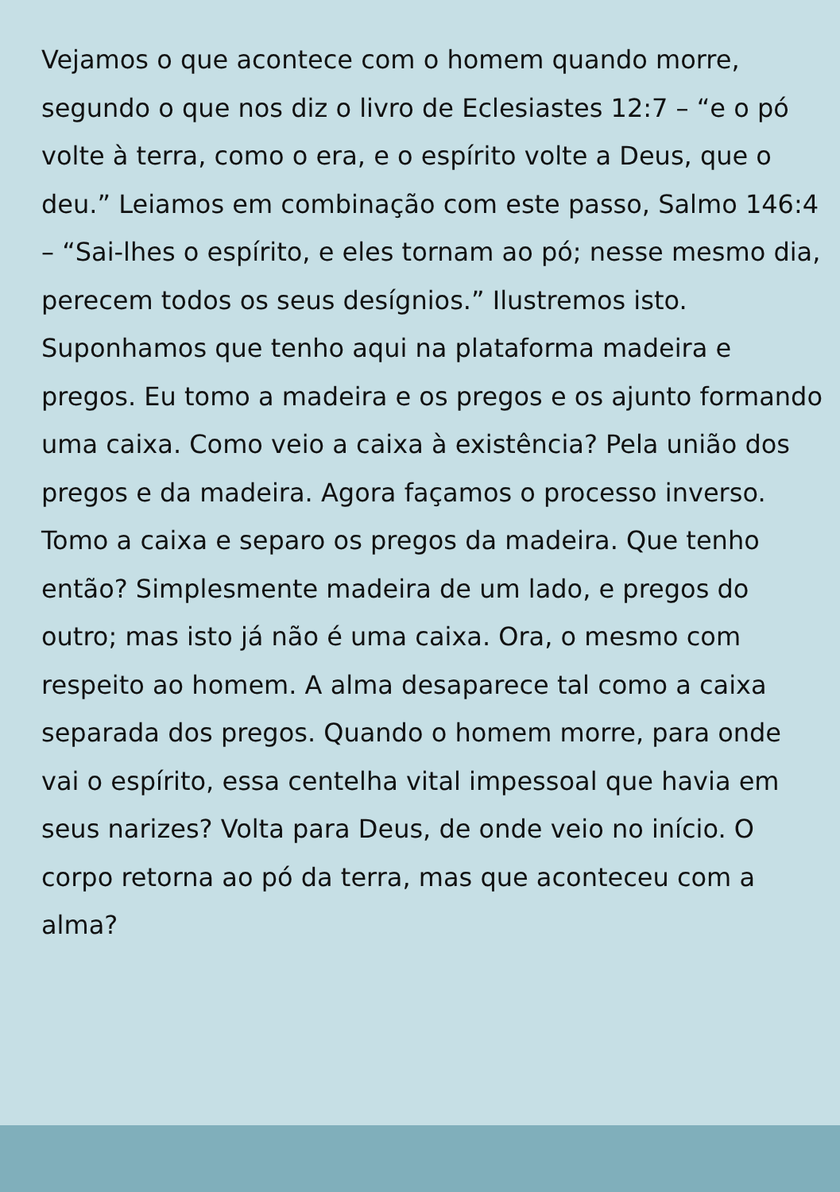Vejamos o que acontece com o homem quando morre, segundo o que nos diz o livro de Eclesiastes 12:7 – “e o pó volte à terra, como o era, e o espírito volte a Deus, que o deu.” Leiamos em combinação com este passo, Salmo 146:4 – “Sai-lhes o espírito, e eles tornam ao pó; nesse mesmo dia, perecem todos os seus desígnios.” Ilustremos isto. Suponhamos que tenho aqui na plataforma madeira e pregos. Eu tomo a madeira e os pregos e os ajunto formando uma caixa. Como veio a caixa à existência? Pela união dos pregos e da madeira. Agora façamos o processo inverso. Tomo a caixa e separo os pregos da madeira. Que tenho então? Simplesmente madeira de um lado, e pregos do outro; mas isto já não é uma caixa. Ora, o mesmo com respeito ao homem. A alma desaparece tal como a caixa separada dos pregos. Quando o homem morre, para onde vai o espírito, essa centelha vital impessoal que havia em seus narizes? Volta para Deus, de onde veio no início. O corpo retorna ao pó da terra, mas que aconteceu com a alma?